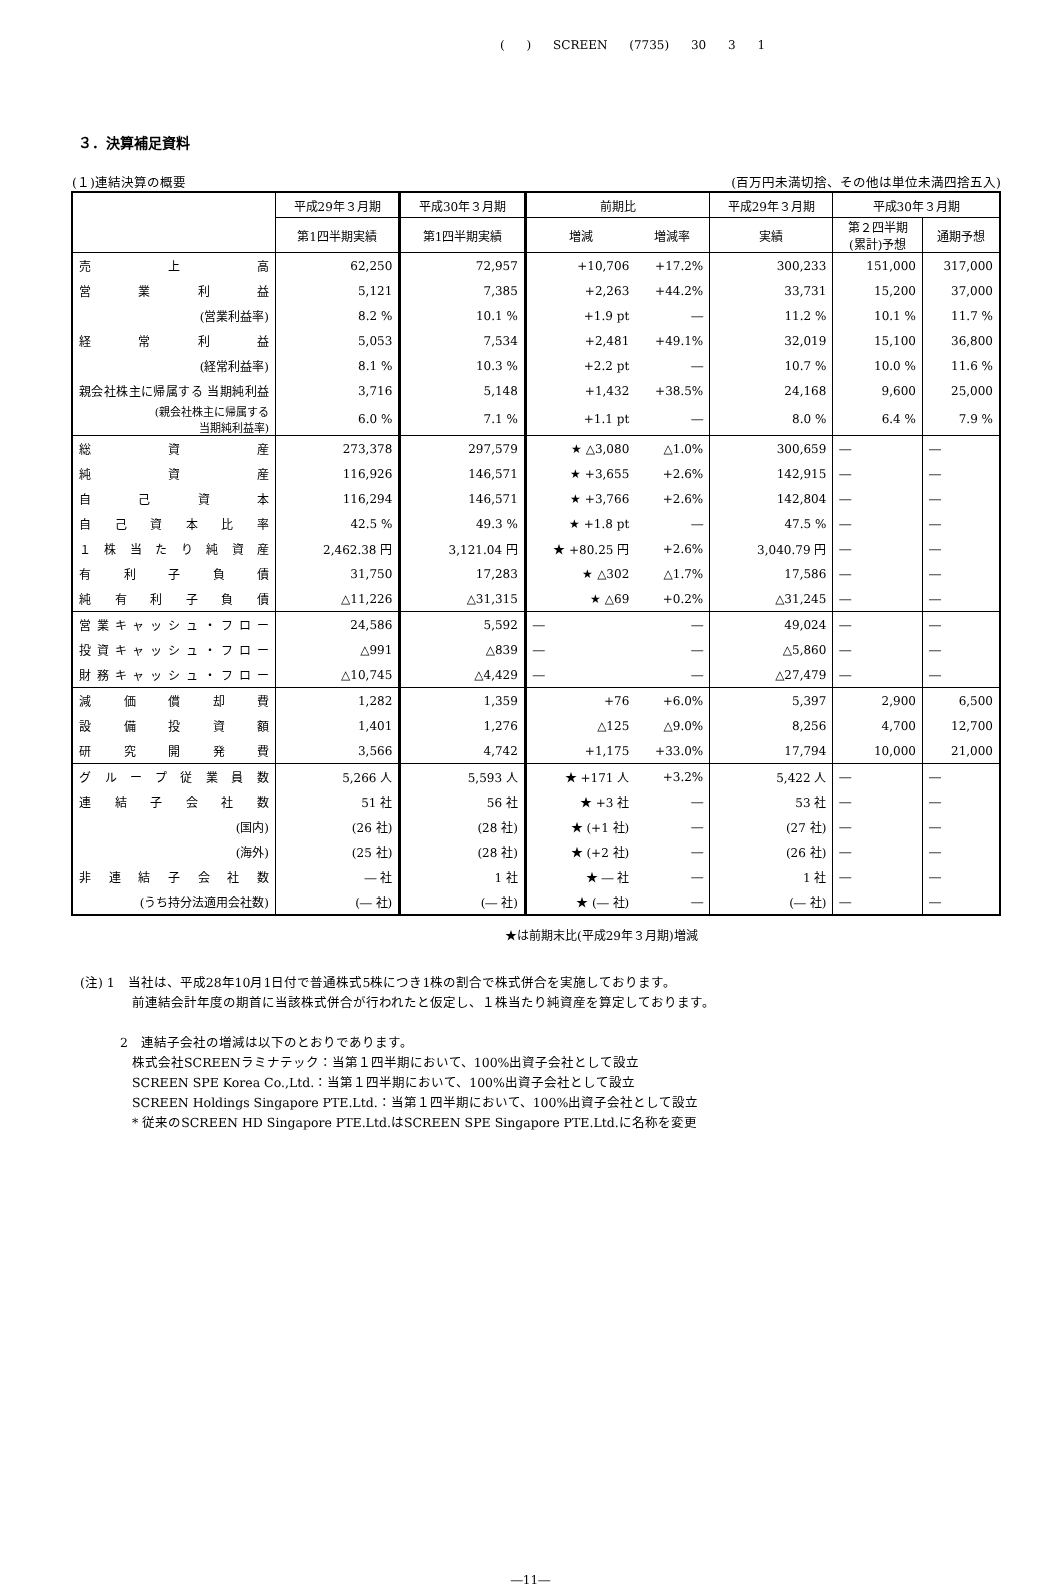( ) SCREEN (7735) 30 3 1
３．決算補足資料
(１)連結決算の概要 (百万円未満切捨、その他は単位未満四捨五入)
| | 平成29年３月期 | 平成30年３月期 | 前期比 | | 平成29年３月期 | 平成30年３月期 | |
| --- | --- | --- | --- | --- | --- | --- | --- |
| | 第1四半期実績 | 第1四半期実績 | 増減 | 増減率 | 実績 | 第２四半期 (累計)予想 | 通期予想 |
| 売上高 | 62,250 | 72,957 | +10,706 | +17.2% | 300,233 | 151,000 | 317,000 |
| 営業利益 | 5,121 | 7,385 | +2,263 | +44.2% | 33,731 | 15,200 | 37,000 |
| (営業利益率) | 8.2 % | 10.1 % | +1.9 pt | ― | 11.2 % | 10.1 % | 11.7 % |
| 経常利益 | 5,053 | 7,534 | +2,481 | +49.1% | 32,019 | 15,100 | 36,800 |
| (経常利益率) | 8.1 % | 10.3 % | +2.2 pt | ― | 10.7 % | 10.0 % | 11.6 % |
| 親会社株主に帰属する 当期純利益 | 3,716 | 5,148 | +1,432 | +38.5% | 24,168 | 9,600 | 25,000 |
| (親会社株主に帰属する 当期純利益率) | 6.0 % | 7.1 % | +1.1 pt | ― | 8.0 % | 6.4 % | 7.9 % |
| 総資産 | 273,378 | 297,579 | ★ △3,080 | △1.0% | 300,659 | ― | ― |
| 純資産 | 116,926 | 146,571 | ★ +3,655 | +2.6% | 142,915 | ― | ― |
| 自己資本 | 116,294 | 146,571 | ★ +3,766 | +2.6% | 142,804 | ― | ― |
| 自己資本比率 | 42.5 % | 49.3 % | ★ +1.8 pt | ― | 47.5 % | ― | ― |
| １株当たり純資産 | 2,462.38 円 | 3,121.04 円 | ★ +80.25 円 | +2.6% | 3,040.79 円 | ― | ― |
| 有利子負債 | 31,750 | 17,283 | ★ △302 | △1.7% | 17,586 | ― | ― |
| 純有利子負債 | △11,226 | △31,315 | ★ △69 | +0.2% | △31,245 | ― | ― |
| 営業キャッシュ・フロー | 24,586 | 5,592 | ― | ― | 49,024 | ― | ― |
| 投資キャッシュ・フロー | △991 | △839 | ― | ― | △5,860 | ― | ― |
| 財務キャッシュ・フロー | △10,745 | △4,429 | ― | ― | △27,479 | ― | ― |
| 減価償却費 | 1,282 | 1,359 | +76 | +6.0% | 5,397 | 2,900 | 6,500 |
| 設備投資額 | 1,401 | 1,276 | △125 | △9.0% | 8,256 | 4,700 | 12,700 |
| 研究開発費 | 3,566 | 4,742 | +1,175 | +33.0% | 17,794 | 10,000 | 21,000 |
| グループ従業員数 | 5,266 人 | 5,593 人 | ★ +171 人 | +3.2% | 5,422 人 | ― | ― |
| 連結子会社数 | 51 社 | 56 社 | ★ +3 社 | ― | 53 社 | ― | ― |
| (国内) | (26 社) | (28 社) | ★ (+1 社) | ― | (27 社) | ― | ― |
| (海外) | (25 社) | (28 社) | ★ (+2 社) | ― | (26 社) | ― | ― |
| 非連結子会社数 | ― 社 | 1 社 | ★ ― 社 | ― | 1 社 | ― | ― |
| (うち持分法適用会社数) | (― 社) | (― 社) | ★ (― 社) | ― | (― 社) | ― | ― |
★は前期末比(平成29年３月期)増減
(注) 1　当社は、平成28年10月1日付で普通株式5株につき1株の割合で株式併合を実施しております。
前連結会計年度の期首に当該株式併合が行われたと仮定し、１株当たり純資産を算定しております。
2　連結子会社の増減は以下のとおりであります。
株式会社SCREENラミナテック：当第１四半期において、100%出資子会社として設立
SCREEN SPE Korea Co.,Ltd.：当第１四半期において、100%出資子会社として設立
SCREEN Holdings Singapore PTE.Ltd.：当第１四半期において、100%出資子会社として設立
* 従来のSCREEN HD Singapore PTE.Ltd.はSCREEN SPE Singapore PTE.Ltd.に名称を変更
―11―